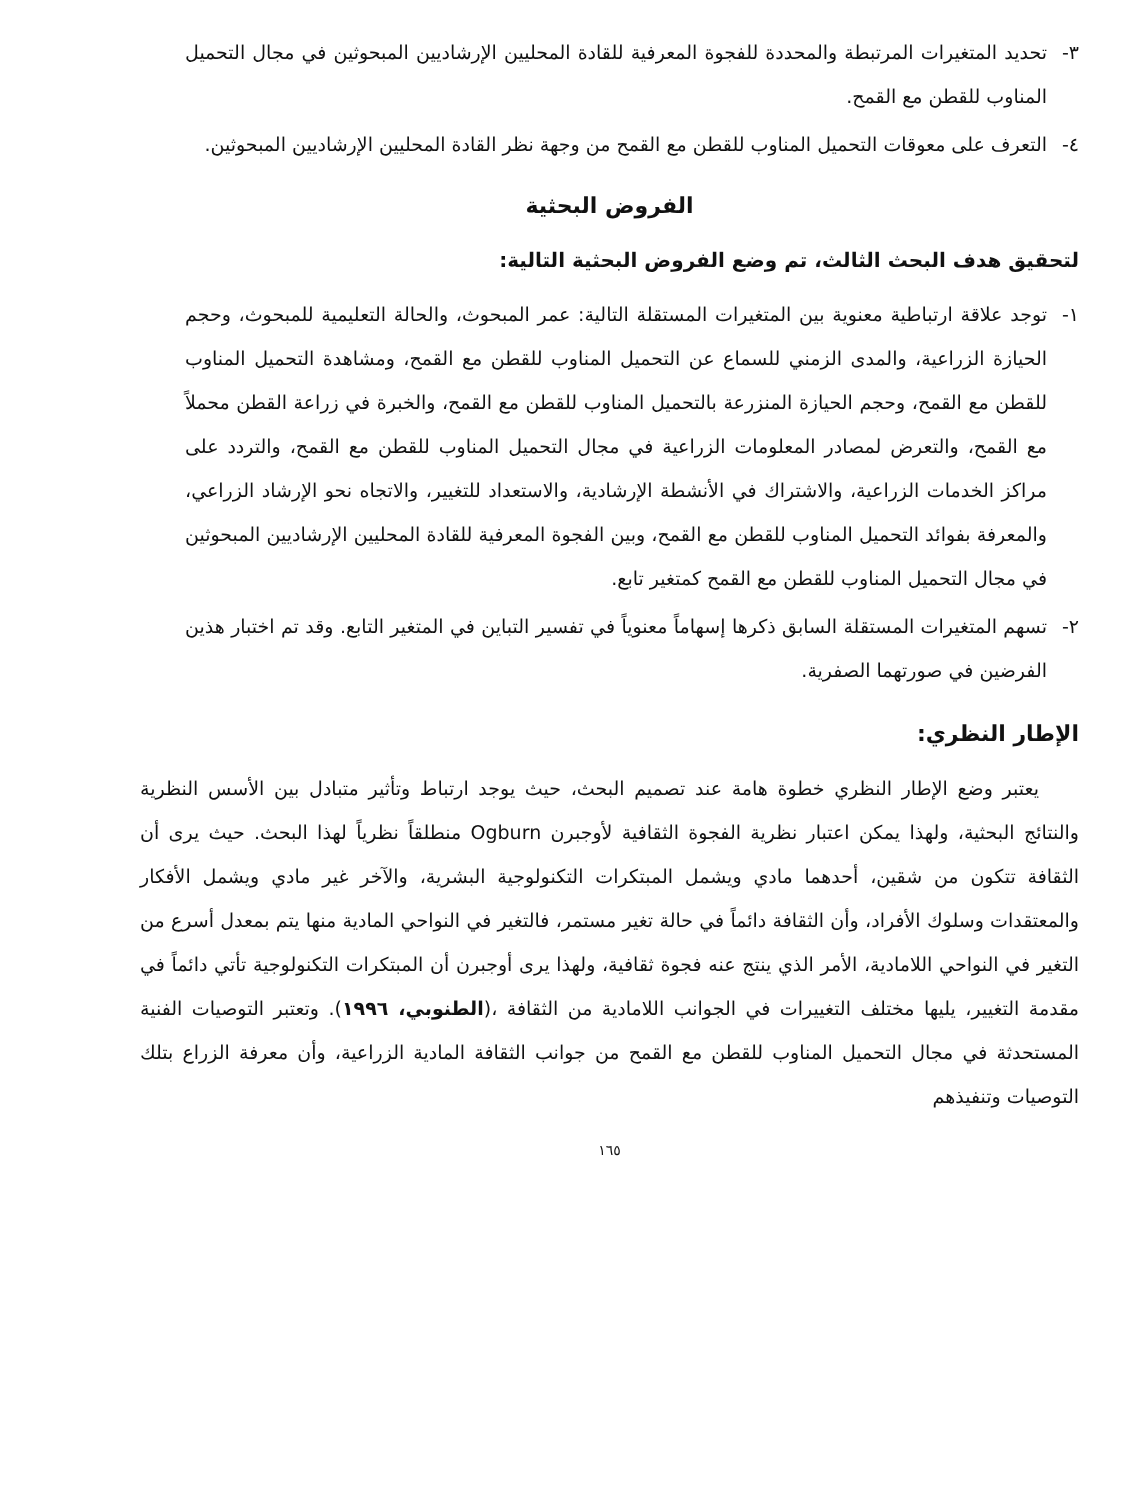٣- تحديد المتغيرات المرتبطة والمحددة للفجوة المعرفية للقادة المحليين الإرشاديين المبحوثين في مجال التحميل المناوب للقطن مع القمح.
٤- التعرف على معوقات التحميل المناوب للقطن مع القمح من وجهة نظر القادة المحليين الإرشاديين المبحوثين.
الفروض البحثية
لتحقيق هدف البحث الثالث، تم وضع الفروض البحثية التالية:
١- توجد علاقة ارتباطية معنوية بين المتغيرات المستقلة التالية: عمر المبحوث، والحالة التعليمية للمبحوث، وحجم الحيازة الزراعية، والمدى الزمني للسماع عن التحميل المناوب للقطن مع القمح، ومشاهدة التحميل المناوب للقطن مع القمح، وحجم الحيازة المنزرعة بالتحميل المناوب للقطن مع القمح، والخبرة في زراعة القطن محملاً مع القمح، والتعرض لمصادر المعلومات الزراعية في مجال التحميل المناوب للقطن مع القمح، والتردد على مراكز الخدمات الزراعية، والاشتراك في الأنشطة الإرشادية، والاستعداد للتغيير، والاتجاه نحو الإرشاد الزراعي، والمعرفة بفوائد التحميل المناوب للقطن مع القمح، وبين الفجوة المعرفية للقادة المحليين الإرشاديين المبحوثين في مجال التحميل المناوب للقطن مع القمح كمتغير تابع.
٢- تسهم المتغيرات المستقلة السابق ذكرها إسهاماً معنوياً في تفسير التباين في المتغير التابع. وقد تم اختبار هذين الفرضين في صورتهما الصفرية.
الإطار النظري:
يعتبر وضع الإطار النظري خطوة هامة عند تصميم البحث، حيث يوجد ارتباط وتأثير متبادل بين الأسس النظرية والنتائج البحثية، ولهذا يمكن اعتبار نظرية الفجوة الثقافية لأوجبرن Ogburn منطلقاً نظرياً لهذا البحث. حيث يرى أن الثقافة تتكون من شقين، أحدهما مادي ويشمل المبتكرات التكنولوجية البشرية، والآخر غير مادي ويشمل الأفكار والمعتقدات وسلوك الأفراد، وأن الثقافة دائماً في حالة تغير مستمر، فالتغير في النواحي المادية منها يتم بمعدل أسرع من التغير في النواحي اللامادية، الأمر الذي ينتج عنه فجوة ثقافية، ولهذا يرى أوجبرن أن المبتكرات التكنولوجية تأتي دائماً في مقدمة التغيير، يليها مختلف التغييرات في الجوانب اللامادية من الثقافة ،(الطنوبي، ١٩٩٦). وتعتبر التوصيات الفنية المستحدثة في مجال التحميل المناوب للقطن مع القمح من جوانب الثقافة المادية الزراعية، وأن معرفة الزراع بتلك التوصيات وتنفيذهم
١٦٥